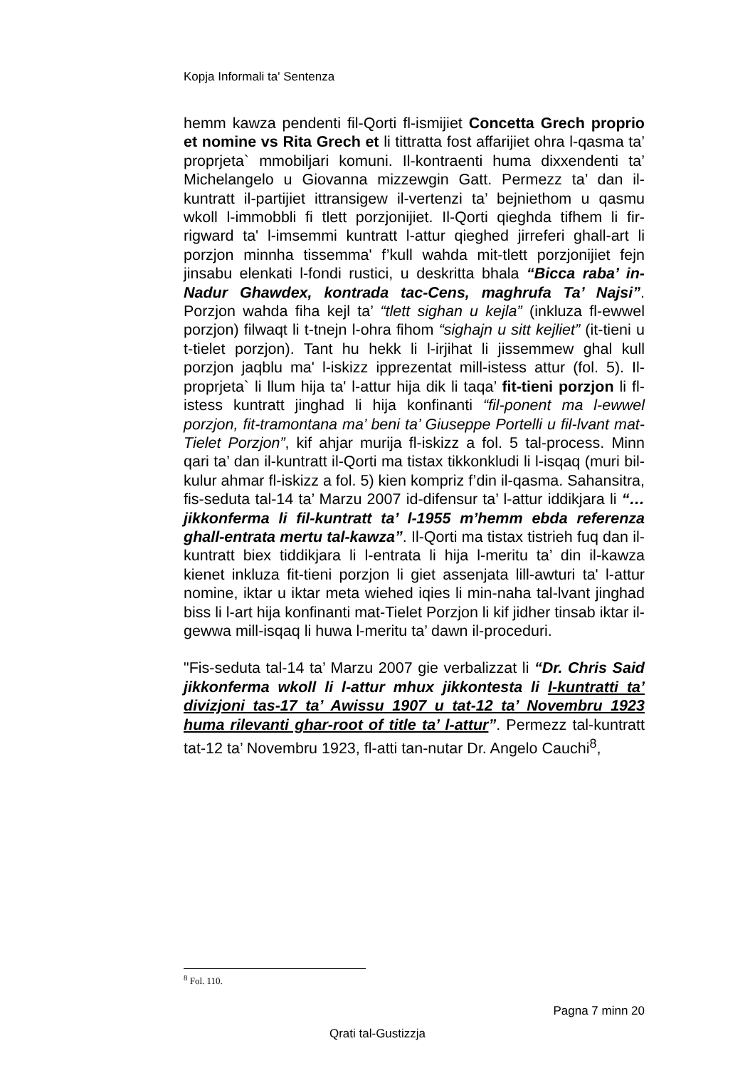Kopja Informali ta' Sentenza
hemm kawza pendenti fil-Qorti fl-ismijiet Concetta Grech proprio et nomine vs Rita Grech et li tittratta fost affarijiet ohra l-qasma ta’ proprjeta` mmobiljari komuni. Il-kontraenti huma dixxendenti ta’ Michelangelo u Giovanna mizzewgin Gatt. Permezz ta’ dan il-kuntratt il-partijiet ittransigew il-vertenzi ta’ bejniethom u qasmu wkoll l-immobbli fi tlett porzjonijiet. Il-Qorti qieghda tifhem li fir-rigward ta' l-imsemmi kuntratt l-attur qieghed jirreferi ghall-art li porzjon minnha tissemma' f’kull wahda mit-tlett porzjonijiet fejn jinsabu elenkati l-fondi rustici, u deskritta bhala “Bicca raba’ in-Nadur Ghawdex, kontrada tac-Cens, maghrufa Ta’ Najsi”. Porzjon wahda fiha kejl ta’ “tlett sighan u kejla” (inkluza fl-ewwel porzjon) filwaqt li t-tnejn l-ohra fihom “sighajn u sitt kejliet” (it-tieni u t-tielet porzjon). Tant hu hekk li l-irjihat li jissemmew ghal kull porzjon jaqblu ma' l-iskizz ipprezentat mill-istess attur (fol. 5). Il-proprjeta` li llum hija ta' l-attur hija dik li taqa’ fit-tieni porzjon li fl-istess kuntratt jinghad li hija konfinanti “fil-ponent ma l-ewwel porzjon, fit-tramontana ma’ beni ta’ Giuseppe Portelli u fil-lvant mat-Tielet Porzjon”, kif ahjar murija fl-iskizz a fol. 5 tal-process. Minn qari ta’ dan il-kuntratt il-Qorti ma tistax tikkonkludi li l-isqaq (muri bil-kulur ahmar fl-iskizz a fol. 5) kien kompriz f’din il-qasma. Sahansitra, fis-seduta tal-14 ta’ Marzu 2007 id-difensur ta’ l-attur iddikjara li “…jikkonferma li fil-kuntratt ta’ l-1955 m’hemm ebda referenza ghall-entrata mertu tal-kawza”. Il-Qorti ma tistax tistrieh fuq dan il-kuntratt biex tiddikjara li l-entrata li hija l-meritu ta’ din il-kawza kienet inkluza fit-tieni porzjon li giet assenjata lill-awturi ta' l-attur nomine, iktar u iktar meta wiehed iqies li min-naha tal-lvant jinghad biss li l-art hija konfinanti mat-Tielet Porzjon li kif jidher tinsab iktar il-gewwa mill-isqaq li huwa l-meritu ta’ dawn il-proceduri.
"Fis-seduta tal-14 ta’ Marzu 2007 gie verbalizzat li “Dr. Chris Said jikkonferma wkoll li l-attur mhux jikkontesta li l-kuntratti ta’ divizjoni tas-17 ta’ Awissu 1907 u tat-12 ta’ Novembru 1923 huma rilevanti ghar-root of title ta’ l-attur”. Permezz tal-kuntratt tat-12 ta’ Novembru 1923, fl-atti tan-nutar Dr. Angelo Cauchi<sup>8</sup>,
<sup>8</sup> Fol. 110.
Pagna 7 minn 20
Qrati tal-Gustizzja